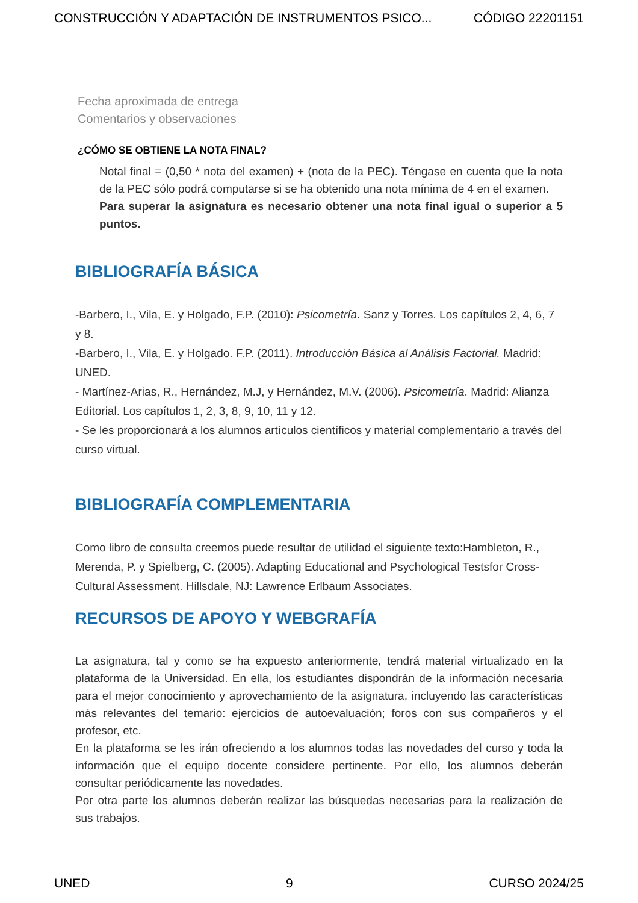CONSTRUCCIÓN Y ADAPTACIÓN DE INSTRUMENTOS PSICO... CÓDIGO 22201151
Fecha aproximada de entrega
Comentarios y observaciones
¿CÓMO SE OBTIENE LA NOTA FINAL?
Notal final = (0,50 * nota del examen) + (nota de la PEC). Téngase en cuenta que la nota de la PEC sólo podrá computarse si se ha obtenido una nota mínima de 4 en el examen.
Para superar la asignatura es necesario obtener una nota final igual o superior a 5 puntos.
BIBLIOGRAFÍA BÁSICA
-Barbero, I., Vila, E. y Holgado, F.P. (2010): Psicometría. Sanz y Torres. Los capítulos 2, 4, 6, 7 y 8.
-Barbero, I., Vila, E. y Holgado. F.P. (2011). Introducción Básica al Análisis Factorial. Madrid: UNED.
- Martínez-Arias, R., Hernández, M.J, y Hernández, M.V. (2006). Psicometría. Madrid: Alianza Editorial. Los capítulos 1, 2, 3, 8, 9, 10, 11 y 12.
- Se les proporcionará a los alumnos artículos científicos y material complementario a través del curso virtual.
BIBLIOGRAFÍA COMPLEMENTARIA
Como libro de consulta creemos puede resultar de utilidad el siguiente texto:Hambleton, R., Merenda, P. y Spielberg, C. (2005). Adapting Educational and Psychological Testsfor Cross-Cultural Assessment. Hillsdale, NJ: Lawrence Erlbaum Associates.
RECURSOS DE APOYO Y WEBGRAFÍA
La asignatura, tal y como se ha expuesto anteriormente, tendrá material virtualizado en la plataforma de la Universidad. En ella, los estudiantes dispondrán de la información necesaria para el mejor conocimiento y aprovechamiento de la asignatura, incluyendo las características más relevantes del temario: ejercicios de autoevaluación; foros con sus compañeros y el profesor, etc.
En la plataforma se les irán ofreciendo a los alumnos todas las novedades del curso y toda la información que el equipo docente considere pertinente. Por ello, los alumnos deberán consultar periódicamente las novedades.
Por otra parte los alumnos deberán realizar las búsquedas necesarias para la realización de sus trabajos.
UNED 9 CURSO 2024/25